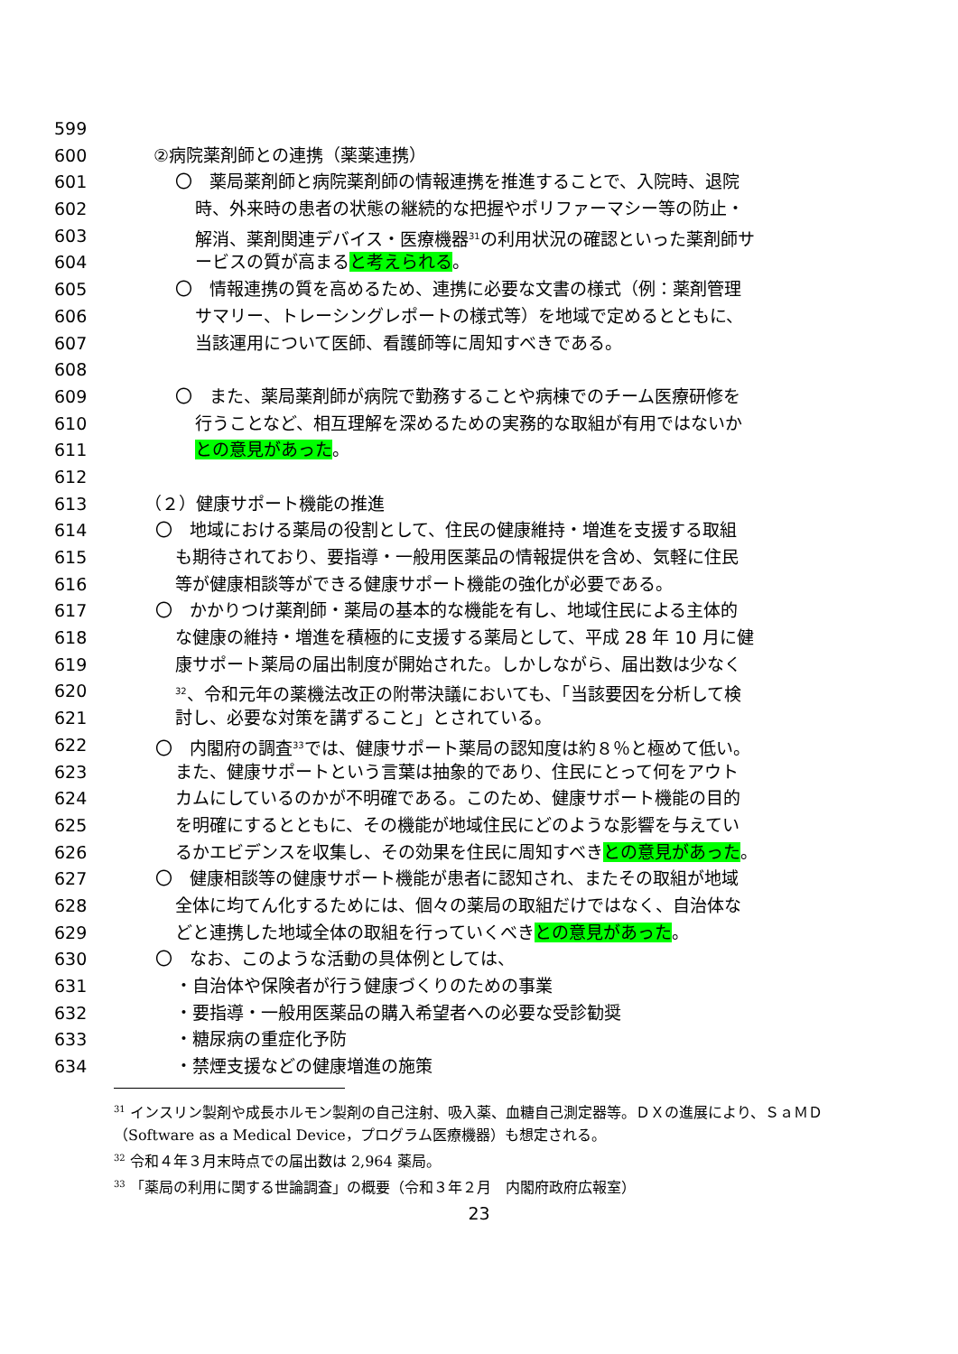599
600 ②病院薬剤師との連携（薬薬連携）
601 〇　薬局薬剤師と病院薬剤師の情報連携を推進することで、入院時、退院
602 時、外来時の患者の状態の継続的な把握やポリファーマシー等の防止・
603 解消、薬剤関連デバイス・医療機器<sup>31</sup>の利用状況の確認といった薬剤師サ
604 ービスの質が高まると考えられる。
605 〇　情報連携の質を高めるため、連携に必要な文書の様式（例：薬剤管理
606 サマリー、トレーシングレポートの様式等）を地域で定めるとともに、
607 当該運用について医師、看護師等に周知すべきである。
608
609 〇　また、薬局薬剤師が病院で勤務することや病棟でのチーム医療研修を
610 行うことなど、相互理解を深めるための実務的な取組が有用ではないか
611 との意見があった。
612
613 （２）健康サポート機能の推進
614 〇　地域における薬局の役割として、住民の健康維持・増進を支援する取組
615 も期待されており、要指導・一般用医薬品の情報提供を含め、気軽に住民
616 等が健康相談等ができる健康サポート機能の強化が必要である。
617 〇　かかりつけ薬剤師・薬局の基本的な機能を有し、地域住民による主体的
618 な健康の維持・増進を積極的に支援する薬局として、平成 28 年 10 月に健
619 康サポート薬局の届出制度が開始された。しかしながら、届出数は少なく
620<sup>32</sup>、令和元年の薬機法改正の附帯決議においても、「当該要因を分析して検
621 討し、必要な対策を講ずること」とされている。
622 〇　内閣府の調査<sup>33</sup>では、健康サポート薬局の認知度は約８％と極めて低い。
623 また、健康サポートという言葉は抽象的であり、住民にとって何をアウト
624 カムにしているのかが不明確である。このため、健康サポート機能の目的
625 を明確にするとともに、その機能が地域住民にどのような影響を与えてい
626 るかエビデンスを収集し、その効果を住民に周知すべきとの意見があった。
627 〇　健康相談等の健康サポート機能が患者に認知され、またその取組が地域
628 全体に均てん化するためには、個々の薬局の取組だけではなく、自治体な
629 どと連携した地域全体の取組を行っていくべきとの意見があった。
630 〇　なお、このような活動の具体例としては、
631 ・自治体や保険者が行う健康づくりのための事業
632 ・要指導・一般用医薬品の購入希望者への必要な受診勧奨
633 ・糖尿病の重症化予防
634 ・禁煙支援などの健康増進の施策
<sup>31</sup> インスリン製剤や成長ホルモン製剤の自己注射、吸入薬、血糖自己測定器等。ＤＸの進展により、ＳａＭＤ（Software as a Medical Device，プログラム医療機器）も想定される。
<sup>32</sup> 令和４年３月末時点での届出数は 2,964 薬局。
<sup>33</sup> 「薬局の利用に関する世論調査」の概要（令和３年２月　内閣府政府広報室）
23